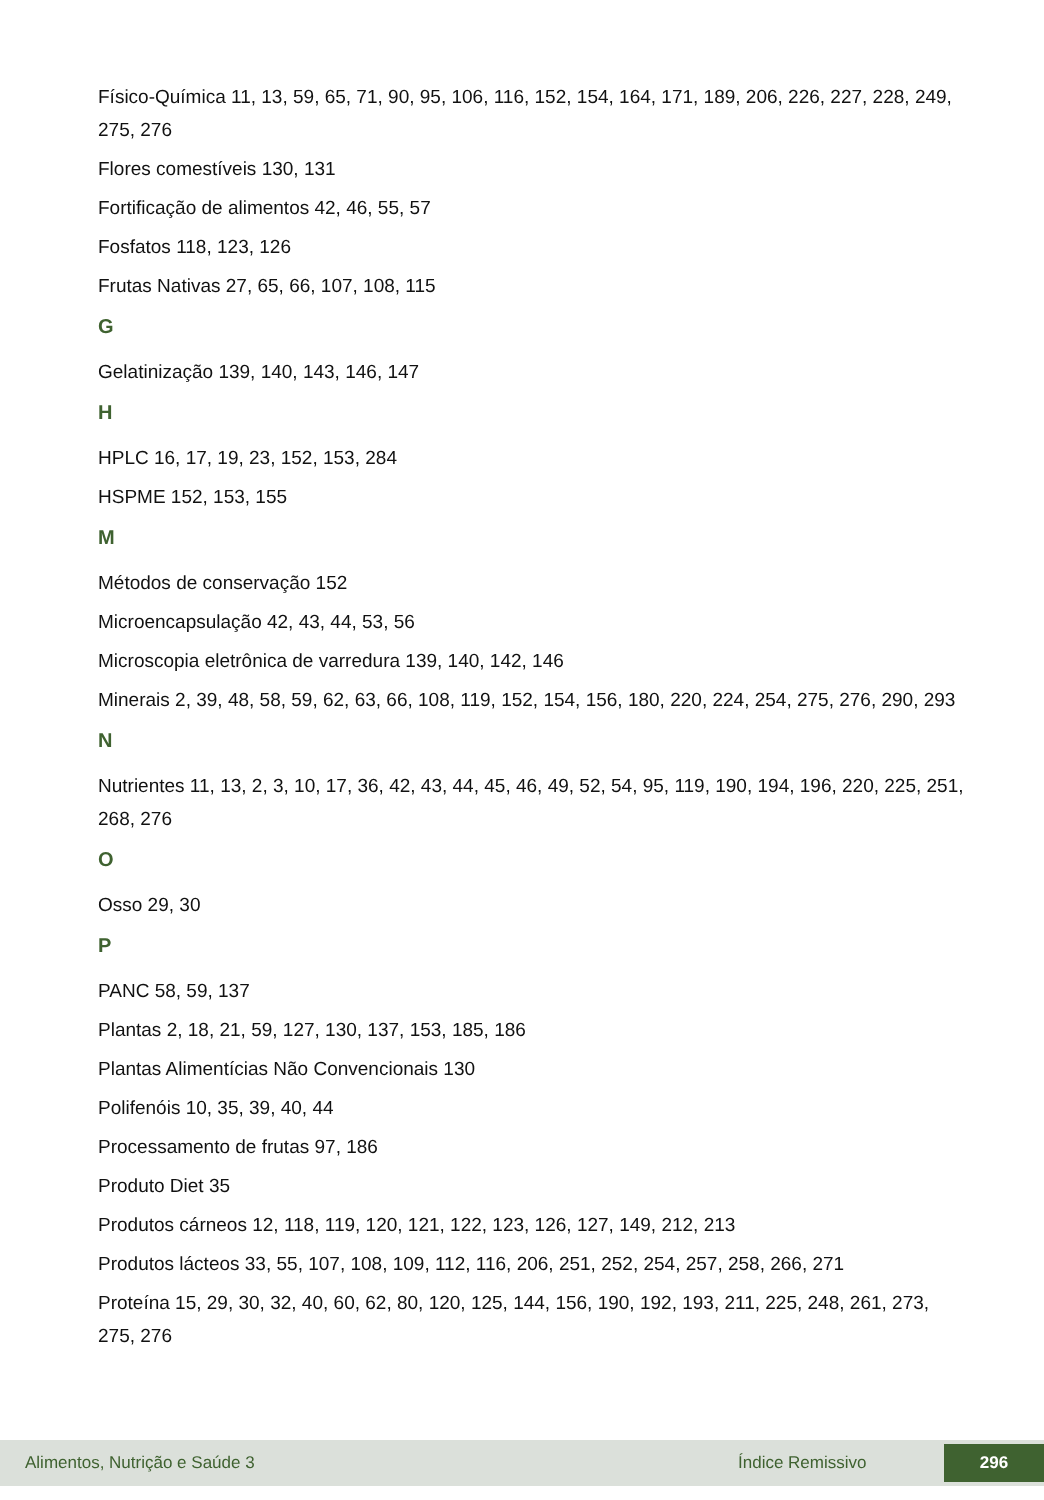Físico-Química 11, 13, 59, 65, 71, 90, 95, 106, 116, 152, 154, 164, 171, 189, 206, 226, 227, 228, 249, 275, 276
Flores comestíveis 130, 131
Fortificação de alimentos 42, 46, 55, 57
Fosfatos 118, 123, 126
Frutas Nativas 27, 65, 66, 107, 108, 115
G
Gelatinização 139, 140, 143, 146, 147
H
HPLC 16, 17, 19, 23, 152, 153, 284
HSPME 152, 153, 155
M
Métodos de conservação 152
Microencapsulação 42, 43, 44, 53, 56
Microscopia eletrônica de varredura 139, 140, 142, 146
Minerais 2, 39, 48, 58, 59, 62, 63, 66, 108, 119, 152, 154, 156, 180, 220, 224, 254, 275, 276, 290, 293
N
Nutrientes 11, 13, 2, 3, 10, 17, 36, 42, 43, 44, 45, 46, 49, 52, 54, 95, 119, 190, 194, 196, 220, 225, 251, 268, 276
O
Osso 29, 30
P
PANC 58, 59, 137
Plantas 2, 18, 21, 59, 127, 130, 137, 153, 185, 186
Plantas Alimentícias Não Convencionais 130
Polifenóis 10, 35, 39, 40, 44
Processamento de frutas 97, 186
Produto Diet 35
Produtos cárneos 12, 118, 119, 120, 121, 122, 123, 126, 127, 149, 212, 213
Produtos lácteos 33, 55, 107, 108, 109, 112, 116, 206, 251, 252, 254, 257, 258, 266, 271
Proteína 15, 29, 30, 32, 40, 60, 62, 80, 120, 125, 144, 156, 190, 192, 193, 211, 225, 248, 261, 273, 275, 276
Alimentos, Nutrição e Saúde 3 Índice Remissivo 296